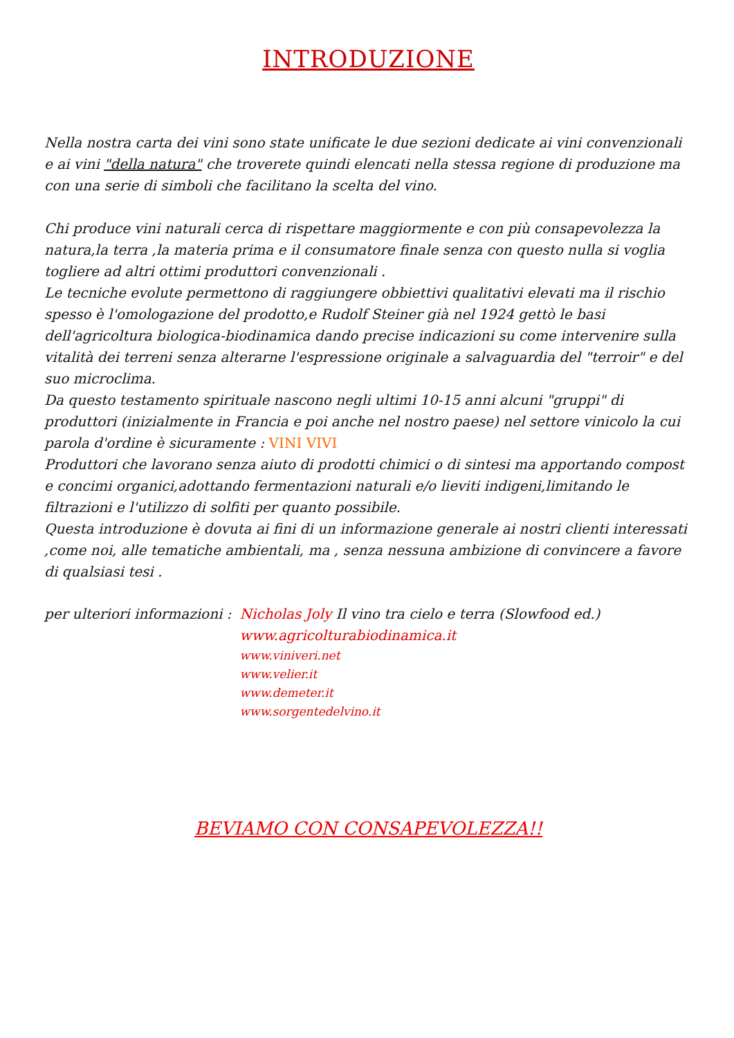INTRODUZIONE
Nella nostra carta dei vini sono state unificate le due sezioni dedicate ai vini convenzionali e ai vini "della natura" che troverete quindi elencati nella stessa regione di produzione ma con una serie di simboli che facilitano la scelta del vino.
Chi produce vini naturali cerca di rispettare maggiormente e con più consapevolezza la natura,la terra ,la materia prima e il consumatore finale senza con questo nulla si voglia togliere ad altri ottimi produttori convenzionali .
Le tecniche evolute permettono di raggiungere obbiettivi qualitativi elevati ma il rischio spesso è l'omologazione del prodotto,e Rudolf Steiner già nel 1924 gettò le basi dell'agricoltura biologica-biodinamica dando precise indicazioni su come intervenire sulla vitalità dei terreni senza alterarne l'espressione originale a salvaguardia del "terroir" e del suo microclima.
Da questo testamento spirituale nascono negli ultimi 10-15 anni alcuni "gruppi" di produttori (inizialmente in Francia e poi anche nel nostro paese) nel settore vinicolo la cui parola d'ordine è sicuramente : VINI VIVI
Produttori che lavorano senza aiuto di prodotti chimici o di sintesi ma apportando compost e concimi organici,adottando fermentazioni naturali e/o lieviti indigeni,limitando le filtrazioni e l'utilizzo di solfiti per quanto possibile.
Questa introduzione è dovuta ai fini di un informazione generale ai nostri clienti interessati ,come noi, alle tematiche ambientali, ma , senza nessuna ambizione di convincere a favore di qualsiasi tesi .
per ulteriori informazioni : Nicholas Joly Il vino tra cielo e terra (Slowfood ed.)
www.agricolturabiodinamica.it
www.viniveri.net
www.velier.it
www.demeter.it
www.sorgentedelvino.it
BEVIAMO CON CONSAPEVOLEZZA!!